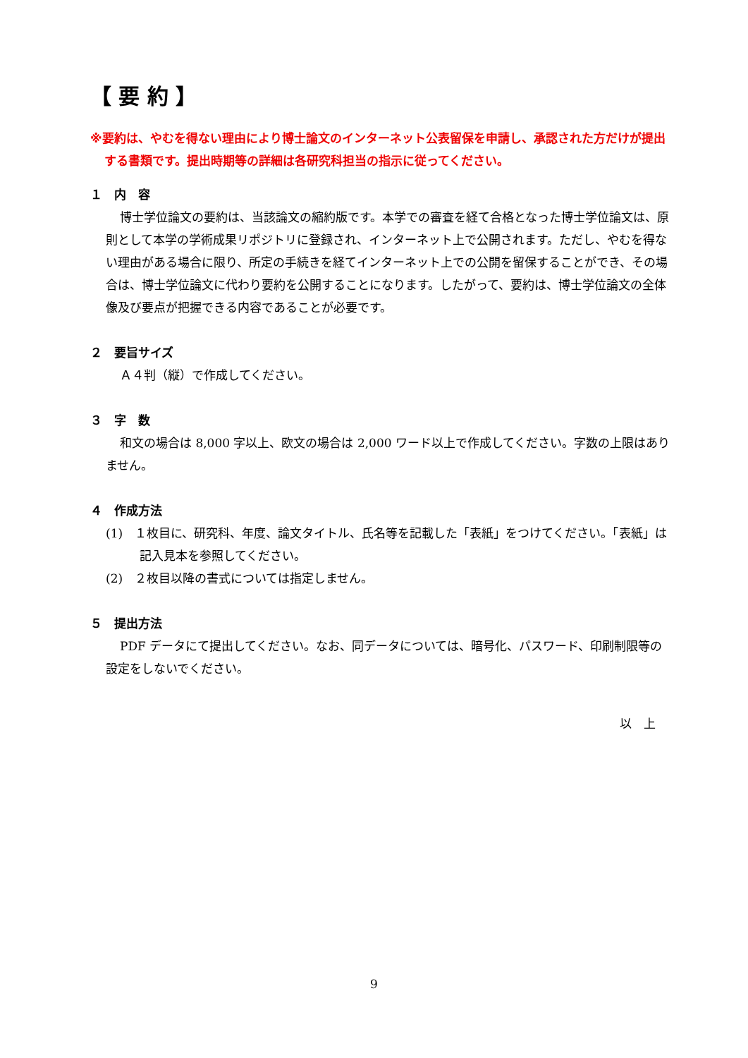【 要 約 】
※要約は、やむを得ない理由により博士論文のインターネット公表留保を申請し、承認された方だけが提出する書類です。提出時期等の詳細は各研究科担当の指示に従ってください。
１　内　容
博士学位論文の要約は、当該論文の縮約版です。本学での審査を経て合格となった博士学位論文は、原則として本学の学術成果リポジトリに登録され、インターネット上で公開されます。ただし、やむを得ない理由がある場合に限り、所定の手続きを経てインターネット上での公開を留保することができ、その場合は、博士学位論文に代わり要約を公開することになります。したがって、要約は、博士学位論文の全体像及び要点が把握できる内容であることが必要です。
２　要旨サイズ
Ａ４判（縦）で作成してください。
３　字　数
和文の場合は 8,000 字以上、欧文の場合は 2,000 ワード以上で作成してください。字数の上限はありません。
４　作成方法
(1)　１枚目に、研究科、年度、論文タイトル、氏名等を記載した「表紙」をつけてください。「表紙」は記入見本を参照してください。
(2)　２枚目以降の書式については指定しません。
５　提出方法
PDF データにて提出してください。なお、同データについては、暗号化、パスワード、印刷制限等の設定をしないでください。
以　上
9